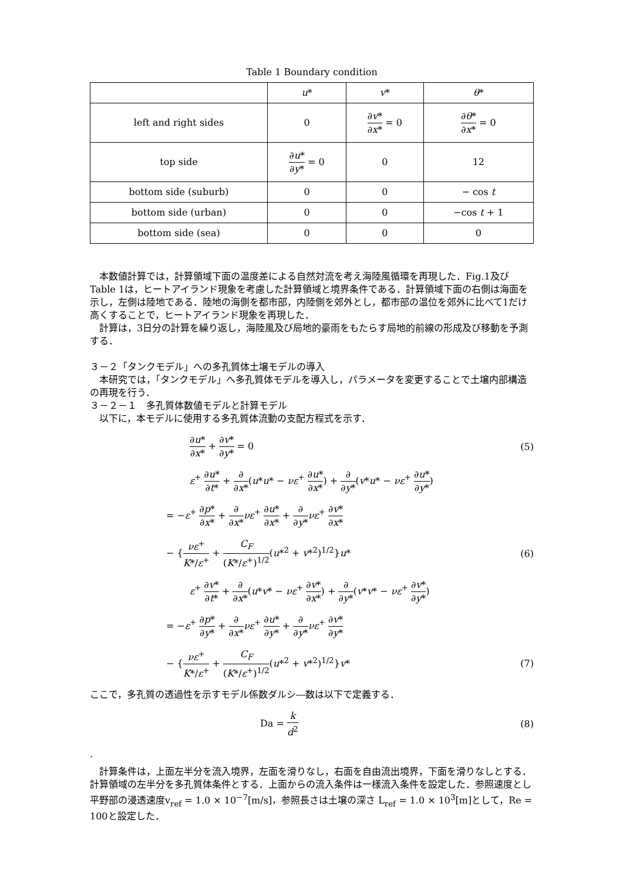Table 1 Boundary condition
| | u * | v * | θ * |
| --- | --- | --- | --- |
| left and right sides | 0 | ∂ v * ∂ x * = 0 | ∂ θ * ∂ x * = 0 |
| top side | ∂ u * ∂ y * = 0 | 0 | 12 |
| bottom side (suburb) | 0 | 0 | − cos t |
| bottom side (urban) | 0 | 0 | −cos t + 1 |
| bottom side (sea) | 0 | 0 | 0 |
　本数値計算では，計算領域下面の温度差による自然対流を考え海陸風循環を再現した．Fig.1及びTable 1は，ヒートアイランド現象を考慮した計算領域と境界条件である．計算領域下面の右側は海面を示し，左側は陸地である．陸地の海側を都市部，内陸側を郊外とし，都市部の温位を郊外に比べて1だけ高くすることで，ヒートアイランド現象を再現した．
　計算は，3日分の計算を繰り返し，海陸風及び局地的豪雨をもたらす局地的前線の形成及び移動を予測する．
３－２「タンクモデル」への多孔質体土壌モデルの導入
　本研究では，「タンクモデル」へ多孔質体モデルを導入し，パラメータを変更することで土壌内部構造の再現を行う．
３－２－１　多孔質体数値モデルと計算モデル
　以下に，本モデルに使用する多孔質体流動の支配方程式を示す．
∂u* ∂x* + ∂v* ∂y* = 0 (5)
ε<sup>+</sup> ∂u* ∂t* + ∂ ∂x*(u*u* − νε<sup>+</sup> ∂u* ∂x*) + ∂ ∂y*(v*u* − νε<sup>+</sup> ∂u* ∂y*)
= −ε<sup>+</sup> ∂p* ∂x* + ∂ ∂x*νε<sup>+</sup> ∂u* ∂x* + ∂ ∂y*νε<sup>+</sup> ∂v* ∂x*
− {νε<sup>+</sup> K*/ε<sup>+</sup> + C<sub>F</sub> (K*/ε<sup>+</sup>)<sup>1/2</sup>(u*<sup>2</sup> + v*<sup>2</sup>)<sup>1/2</sup>}u*
(6)
ε<sup>+</sup> ∂v* ∂t* + ∂ ∂x*(u*v* − νε<sup>+</sup> ∂v* ∂x*) + ∂ ∂y*(v*v* − νε<sup>+</sup> ∂v* ∂y*)
= −ε<sup>+</sup> ∂p* ∂y* + ∂ ∂x*νε<sup>+</sup> ∂u* ∂y* + ∂ ∂y*νε<sup>+</sup> ∂v* ∂y*
− {νε<sup>+</sup> K*/ε<sup>+</sup> + C<sub>F</sub> (K*/ε<sup>+</sup>)<sup>1/2</sup>(u*<sup>2</sup> + v*<sup>2</sup>)<sup>1/2</sup>}v*
(7)
ここで，多孔質の透過性を示すモデル係数ダルシ―数は以下で定義する．
Da = k d<sup>2</sup> (8)
.
　計算条件は，上面左半分を流入境界，左面を滑りなし，右面を自由流出境界，下面を滑りなしとする．計算領域の左半分を多孔質体条件とする．上面からの流入条件は一様流入条件を設定した．参照速度とし平野部の浸透速度v<sub>ref</sub> = 1.0 × 10<sup>−7</sup>[m/s]，参照長さは土壌の深さ L<sub>ref</sub> = 1.0 × 10<sup>3</sup>[m]として，Re = 100と設定した．